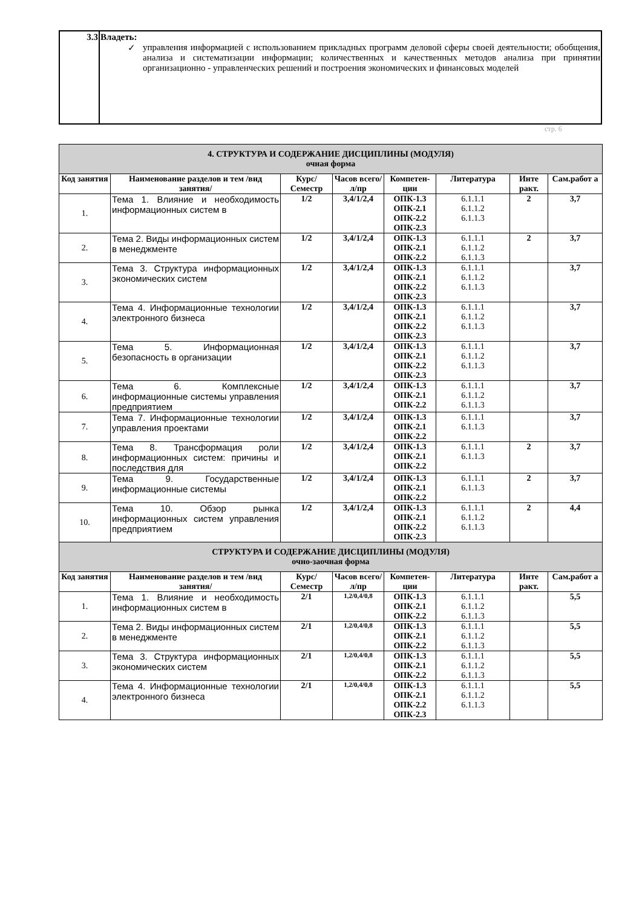| 3.3 | Владеть: ✓ управления информацией с использованием прикладных программ деловой сферы своей деятельности; обобщения, анализа и систематизации информации; количественных и качественных методов анализа при принятии организационно - управленческих решений и построения экономических и финансовых моделей |
стр. 6
| 4. СТРУКТУРА И СОДЕРЖАНИЕ ДИСЦИПЛИНЫ (МОДУЛЯ) очная форма | | | | | | | |
| --- | --- | --- | --- | --- | --- | --- | --- |
| Код занятия | Наименование разделов и тем /вид занятия/ | Курс/ Семестр | Часов всего/л/пр | Компетен-ции | Литература | Инте ракт. | Сам.работ а |
| 1. | Тема 1. Влияние и необходимость информационных систем в | 1/2 | 3,4/1/2,4 | ОПК-1.3 ОПК-2.1 ОПК-2.2 ОПК-2.3 | 6.1.1.1 6.1.1.2 6.1.1.3 | 2 | 3,7 |
| 2. | Тема 2. Виды информационных систем в менеджменте | 1/2 | 3,4/1/2,4 | ОПК-1.3 ОПК-2.1 ОПК-2.2 | 6.1.1.1 6.1.1.2 6.1.1.3 | 2 | 3,7 |
| 3. | Тема 3. Структура информационных экономических систем | 1/2 | 3,4/1/2,4 | ОПК-1.3 ОПК-2.1 ОПК-2.2 ОПК-2.3 | 6.1.1.1 6.1.1.2 6.1.1.3 | | 3,7 |
| 4. | Тема 4. Информационные технологии электронного бизнеса | 1/2 | 3,4/1/2,4 | ОПК-1.3 ОПК-2.1 ОПК-2.2 ОПК-2.3 | 6.1.1.1 6.1.1.2 6.1.1.3 | | 3,7 |
| 5. | Тема 5. Информационная безопасность в организации | 1/2 | 3,4/1/2,4 | ОПК-1.3 ОПК-2.1 ОПК-2.2 ОПК-2.3 | 6.1.1.1 6.1.1.2 6.1.1.3 | | 3,7 |
| 6. | Тема 6. Комплексные информационные системы управления предприятием | 1/2 | 3,4/1/2,4 | ОПК-1.3 ОПК-2.1 ОПК-2.2 | 6.1.1.1 6.1.1.2 6.1.1.3 | | 3,7 |
| 7. | Тема 7. Информационные технологии управления проектами | 1/2 | 3,4/1/2,4 | ОПК-1.3 ОПК-2.1 ОПК-2.2 | 6.1.1.1 6.1.1.3 | | 3,7 |
| 8. | Тема 8. Трансформация роли информационных систем: причины и последствия для | 1/2 | 3,4/1/2,4 | ОПК-1.3 ОПК-2.1 ОПК-2.2 | 6.1.1.1 6.1.1.3 | 2 | 3,7 |
| 9. | Тема 9. Государственные информационные системы | 1/2 | 3,4/1/2,4 | ОПК-1.3 ОПК-2.1 ОПК-2.2 | 6.1.1.1 6.1.1.3 | 2 | 3,7 |
| 10. | Тема 10. Обзор рынка информационных систем управления предприятием | 1/2 | 3,4/1/2,4 | ОПК-1.3 ОПК-2.1 ОПК-2.2 ОПК-2.3 | 6.1.1.1 6.1.1.2 6.1.1.3 | 2 | 4,4 |
| СТРУКТУРА И СОДЕРЖАНИЕ ДИСЦИПЛИНЫ (МОДУЛЯ) очно-заочная форма | | | | | | | |
| Код занятия | Наименование разделов и тем /вид занятия/ | Курс/ Семестр | Часов всего/л/пр | Компетен-ции | Литература | Инте ракт. | Сам.работ а |
| 1. | Тема 1. Влияние и необходимость информационных систем в | 2/1 | 1,2/0,4/0,8 | ОПК-1.3 ОПК-2.1 ОПК-2.2 | 6.1.1.1 6.1.1.2 6.1.1.3 | | 5,5 |
| 2. | Тема 2. Виды информационных систем в менеджменте | 2/1 | 1,2/0,4/0,8 | ОПК-1.3 ОПК-2.1 ОПК-2.2 | 6.1.1.1 6.1.1.2 6.1.1.3 | | 5,5 |
| 3. | Тема 3. Структура информационных экономических систем | 2/1 | 1,2/0,4/0,8 | ОПК-1.3 ОПК-2.1 ОПК-2.2 | 6.1.1.1 6.1.1.2 6.1.1.3 | | 5,5 |
| 4. | Тема 4. Информационные технологии электронного бизнеса | 2/1 | 1,2/0,4/0,8 | ОПК-1.3 ОПК-2.1 ОПК-2.2 ОПК-2.3 | 6.1.1.1 6.1.1.2 6.1.1.3 | | 5,5 |